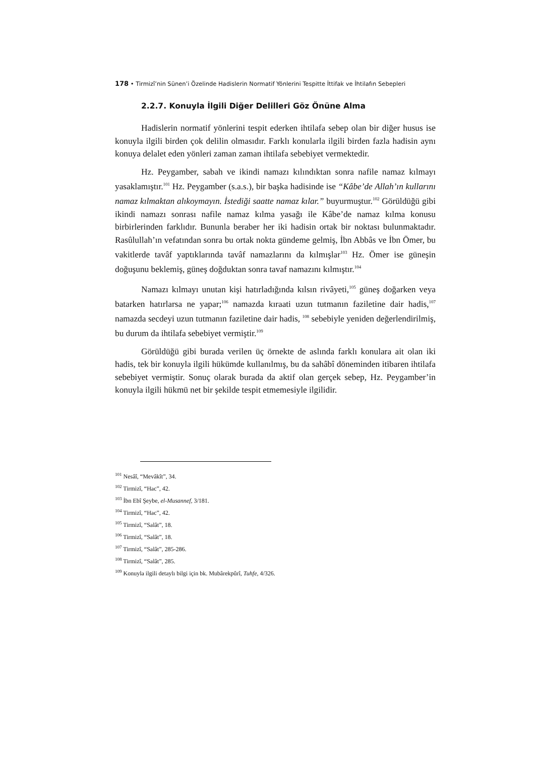178 • Tirmizî’nin Sünen’i Özelinde Hadislerin Normatif Yönlerini Tespitte İttifak ve İhtilafın Sebepleri
2.2.7. Konuyla İlgili Diğer Delilleri Göz Önüne Alma
Hadislerin normatif yönlerini tespit ederken ihtilafa sebep olan bir diğer husus ise konuyla ilgili birden çok delilin olmasıdır. Farklı konularla ilgili birden fazla hadisin aynı konuya delalet eden yönleri zaman zaman ihtilafa sebebiyet vermektedir.
Hz. Peygamber, sabah ve ikindi namazı kılındıktan sonra nafile namaz kılmayı yasaklamıştır.<sup>101</sup> Hz. Peygamber (s.a.s.), bir başka hadisinde ise “Kâbe’de Allah’ın kullarını namaz kılmaktan alıkoymayın. İstediği saatte namaz kılar.” buyurmuştur.<sup>102</sup> Görüldüğü gibi ikindi namazı sonrası nafile namaz kılma yasağı ile Kâbe’de namaz kılma konusu birbirlerinden farklıdır. Bununla beraber her iki hadisin ortak bir noktası bulunmaktadır. Rasûlullah’ın vefatından sonra bu ortak nokta gündeme gelmiş, İbn Abbâs ve İbn Ömer, bu vakitlerde tavâf yaptıklarında tavâf namazlarını da kılmışlar<sup>103</sup> Hz. Ömer ise güneşin doğuşunu beklemiş, güneş doğduktan sonra tavaf namazını kılmıştır.<sup>104</sup>
Namazı kılmayı unutan kişi hatırladığında kılsın rivâyeti,<sup>105</sup> güneş doğarken veya batarken hatırlarsa ne yapar;<sup>106</sup> namazda kıraati uzun tutmanın faziletine dair hadis,<sup>107</sup> namazda secdeyi uzun tutmanın faziletine dair hadis, <sup>108</sup> sebebiyle yeniden değerlendirilmiş, bu durum da ihtilafa sebebiyet vermiştir.<sup>109</sup>
Görüldüğü gibi burada verilen üç örnekte de aslında farklı konulara ait olan iki hadis, tek bir konuyla ilgili hükümde kullanılmış, bu da sahâbî döneminden itibaren ihtilafa sebebiyet vermiştir. Sonuç olarak burada da aktif olan gerçek sebep, Hz. Peygamber’in konuyla ilgili hükmü net bir şekilde tespit etmemesiyle ilgilidir.
<sup>101</sup> Nesâî, “Mevâkît”, 34.
<sup>102</sup> Tirmizî, “Hac”, 42.
<sup>103</sup> İbn Ebî Şeybe, el-Musannef, 3/181.
<sup>104</sup> Tirmizî, “Hac”, 42.
<sup>105</sup> Tirmizî, “Salât”, 18.
<sup>106</sup> Tirmizî, “Salât”, 18.
<sup>107</sup> Tirmizî, “Salât”, 285-286.
<sup>108</sup> Tirmizî, “Salât”, 285.
<sup>109</sup> Konuyla ilgili detaylı bilgi için bk. Mubârekpûrî, Tuhfe, 4/326.